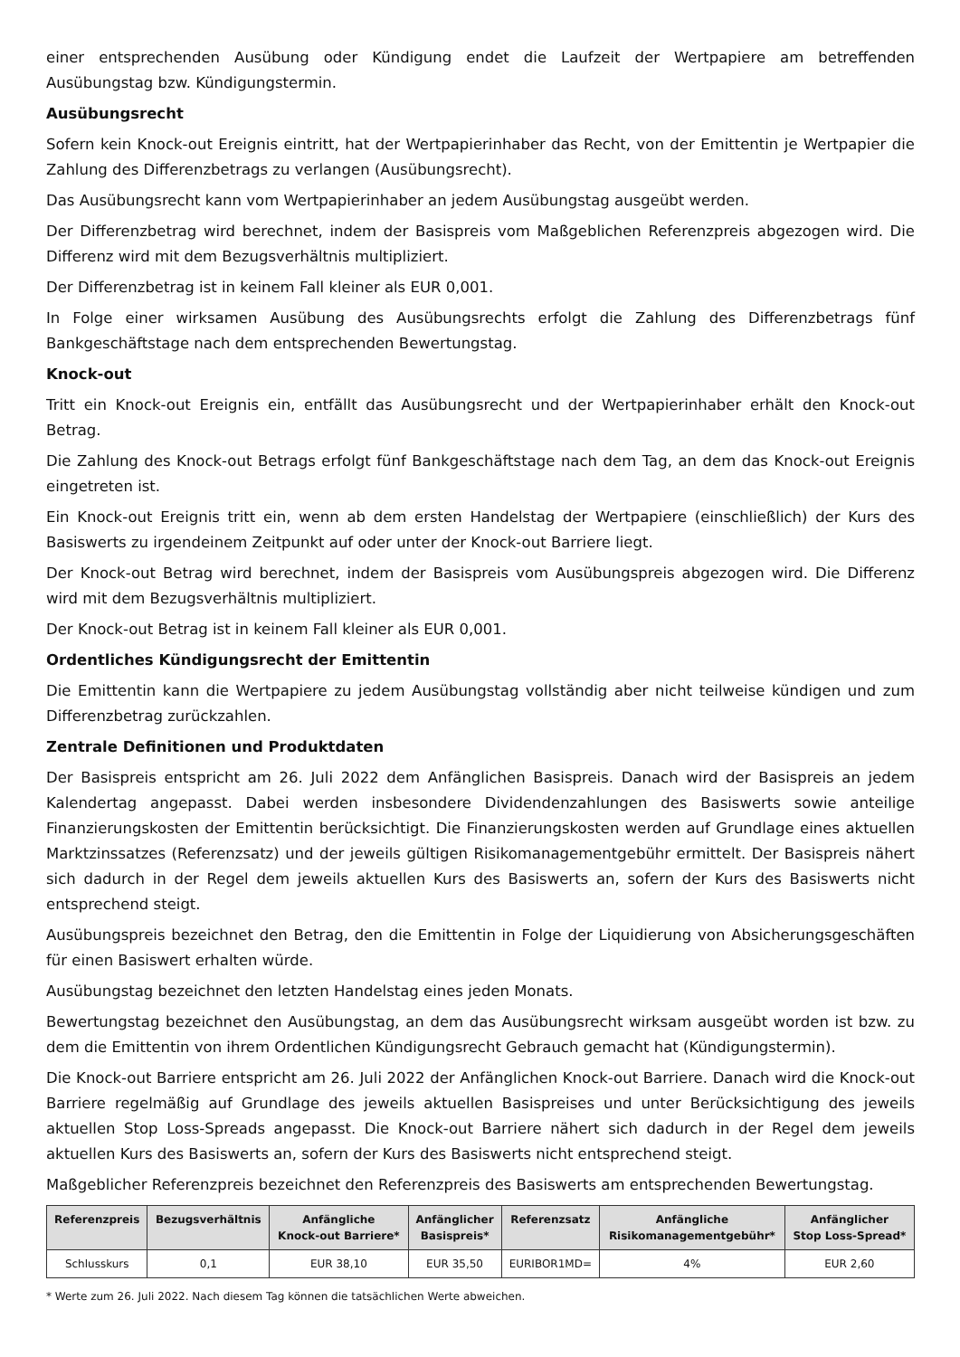einer entsprechenden Ausübung oder Kündigung endet die Laufzeit der Wertpapiere am betreffenden Ausübungstag bzw. Kündigungstermin.
Ausübungsrecht
Sofern kein Knock-out Ereignis eintritt, hat der Wertpapierinhaber das Recht, von der Emittentin je Wertpapier die Zahlung des Differenzbetrags zu verlangen (Ausübungsrecht).
Das Ausübungsrecht kann vom Wertpapierinhaber an jedem Ausübungstag ausgeübt werden.
Der Differenzbetrag wird berechnet, indem der Basispreis vom Maßgeblichen Referenzpreis abgezogen wird. Die Differenz wird mit dem Bezugsverhältnis multipliziert.
Der Differenzbetrag ist in keinem Fall kleiner als EUR 0,001.
In Folge einer wirksamen Ausübung des Ausübungsrechts erfolgt die Zahlung des Differenzbetrags fünf Bankgeschäftstage nach dem entsprechenden Bewertungstag.
Knock-out
Tritt ein Knock-out Ereignis ein, entfällt das Ausübungsrecht und der Wertpapierinhaber erhält den Knock-out Betrag.
Die Zahlung des Knock-out Betrags erfolgt fünf Bankgeschäftstage nach dem Tag, an dem das Knock-out Ereignis eingetreten ist.
Ein Knock-out Ereignis tritt ein, wenn ab dem ersten Handelstag der Wertpapiere (einschließlich) der Kurs des Basiswerts zu irgendeinem Zeitpunkt auf oder unter der Knock-out Barriere liegt.
Der Knock-out Betrag wird berechnet, indem der Basispreis vom Ausübungspreis abgezogen wird. Die Differenz wird mit dem Bezugsverhältnis multipliziert.
Der Knock-out Betrag ist in keinem Fall kleiner als EUR 0,001.
Ordentliches Kündigungsrecht der Emittentin
Die Emittentin kann die Wertpapiere zu jedem Ausübungstag vollständig aber nicht teilweise kündigen und zum Differenzbetrag zurückzahlen.
Zentrale Definitionen und Produktdaten
Der Basispreis entspricht am 26. Juli 2022 dem Anfänglichen Basispreis. Danach wird der Basispreis an jedem Kalendertag angepasst. Dabei werden insbesondere Dividendenzahlungen des Basiswerts sowie anteilige Finanzierungskosten der Emittentin berücksichtigt. Die Finanzierungskosten werden auf Grundlage eines aktuellen Marktzinssatzes (Referenzsatz) und der jeweils gültigen Risikomanagementgebühr ermittelt. Der Basispreis nähert sich dadurch in der Regel dem jeweils aktuellen Kurs des Basiswerts an, sofern der Kurs des Basiswerts nicht entsprechend steigt.
Ausübungspreis bezeichnet den Betrag, den die Emittentin in Folge der Liquidierung von Absicherungsgeschäften für einen Basiswert erhalten würde.
Ausübungstag bezeichnet den letzten Handelstag eines jeden Monats.
Bewertungstag bezeichnet den Ausübungstag, an dem das Ausübungsrecht wirksam ausgeübt worden ist bzw. zu dem die Emittentin von ihrem Ordentlichen Kündigungsrecht Gebrauch gemacht hat (Kündigungstermin).
Die Knock-out Barriere entspricht am 26. Juli 2022 der Anfänglichen Knock-out Barriere. Danach wird die Knock-out Barriere regelmäßig auf Grundlage des jeweils aktuellen Basispreises und unter Berücksichtigung des jeweils aktuellen Stop Loss-Spreads angepasst. Die Knock-out Barriere nähert sich dadurch in der Regel dem jeweils aktuellen Kurs des Basiswerts an, sofern der Kurs des Basiswerts nicht entsprechend steigt.
Maßgeblicher Referenzpreis bezeichnet den Referenzpreis des Basiswerts am entsprechenden Bewertungstag.
| Referenzpreis | Bezugsverhältnis | Anfängliche Knock-out Barriere* | Anfänglicher Basispreis* | Referenzsatz | Anfängliche Risikomanagementgebühr* | Anfänglicher Stop Loss-Spread* |
| --- | --- | --- | --- | --- | --- | --- |
| Schlusskurs | 0,1 | EUR 38,10 | EUR 35,50 | EURIBOR1MD= | 4% | EUR 2,60 |
* Werte zum 26. Juli 2022. Nach diesem Tag können die tatsächlichen Werte abweichen.